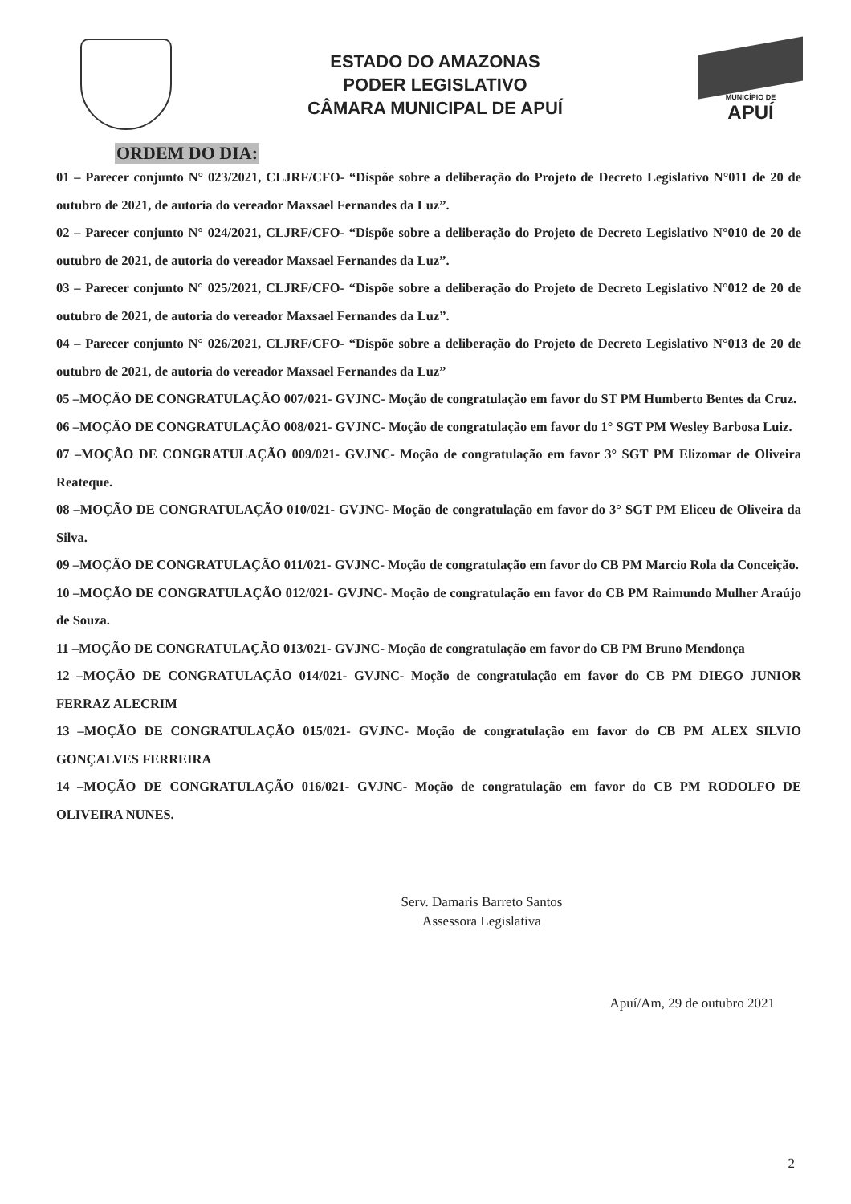ESTADO DO AMAZONAS
PODER LEGISLATIVO
CÂMARA MUNICIPAL DE APUÍ
MUNICÍPIO DE
APUÍ
ORDEM DO DIA:
01 – Parecer conjunto N° 023/2021, CLJRF/CFO- “Dispõe sobre a deliberação do Projeto de Decreto Legislativo N°011 de 20 de outubro de 2021, de autoria do vereador Maxsael Fernandes da Luz”.
02 – Parecer conjunto N° 024/2021, CLJRF/CFO- “Dispõe sobre a deliberação do Projeto de Decreto Legislativo N°010 de 20 de outubro de 2021, de autoria do vereador Maxsael Fernandes da Luz”.
03 – Parecer conjunto N° 025/2021, CLJRF/CFO- “Dispõe sobre a deliberação do Projeto de Decreto Legislativo N°012 de 20 de outubro de 2021, de autoria do vereador Maxsael Fernandes da Luz”.
04 – Parecer conjunto N° 026/2021, CLJRF/CFO- “Dispõe sobre a deliberação do Projeto de Decreto Legislativo N°013 de 20 de outubro de 2021, de autoria do vereador Maxsael Fernandes da Luz”
05 –MOÇÃO DE CONGRATULAÇÃO 007/021- GVJNC- Moção de congratulação em favor do ST PM Humberto Bentes da Cruz.
06 –MOÇÃO DE CONGRATULAÇÃO 008/021- GVJNC- Moção de congratulação em favor do 1° SGT PM Wesley Barbosa Luiz.
07 –MOÇÃO DE CONGRATULAÇÃO 009/021- GVJNC- Moção de congratulação em favor 3° SGT PM Elizomar de Oliveira Reateque.
08 –MOÇÃO DE CONGRATULAÇÃO 010/021- GVJNC- Moção de congratulação em favor do 3° SGT PM Eliceu de Oliveira da Silva.
09 –MOÇÃO DE CONGRATULAÇÃO 011/021- GVJNC- Moção de congratulação em favor do CB PM Marcio Rola da Conceição.
10 –MOÇÃO DE CONGRATULAÇÃO 012/021- GVJNC- Moção de congratulação em favor do CB PM Raimundo Mulher Araújo de Souza.
11 –MOÇÃO DE CONGRATULAÇÃO 013/021- GVJNC- Moção de congratulação em favor do CB PM Bruno Mendonça
12 –MOÇÃO DE CONGRATULAÇÃO 014/021- GVJNC- Moção de congratulação em favor do CB PM DIEGO JUNIOR FERRAZ ALECRIM
13 –MOÇÃO DE CONGRATULAÇÃO 015/021- GVJNC- Moção de congratulação em favor do CB PM ALEX SILVIO GONÇALVES FERREIRA
14 –MOÇÃO DE CONGRATULAÇÃO 016/021- GVJNC- Moção de congratulação em favor do CB PM RODOLFO DE OLIVEIRA NUNES.
Serv. Damaris Barreto Santos
Assessora Legislativa
Apuí/Am, 29 de outubro 2021
2